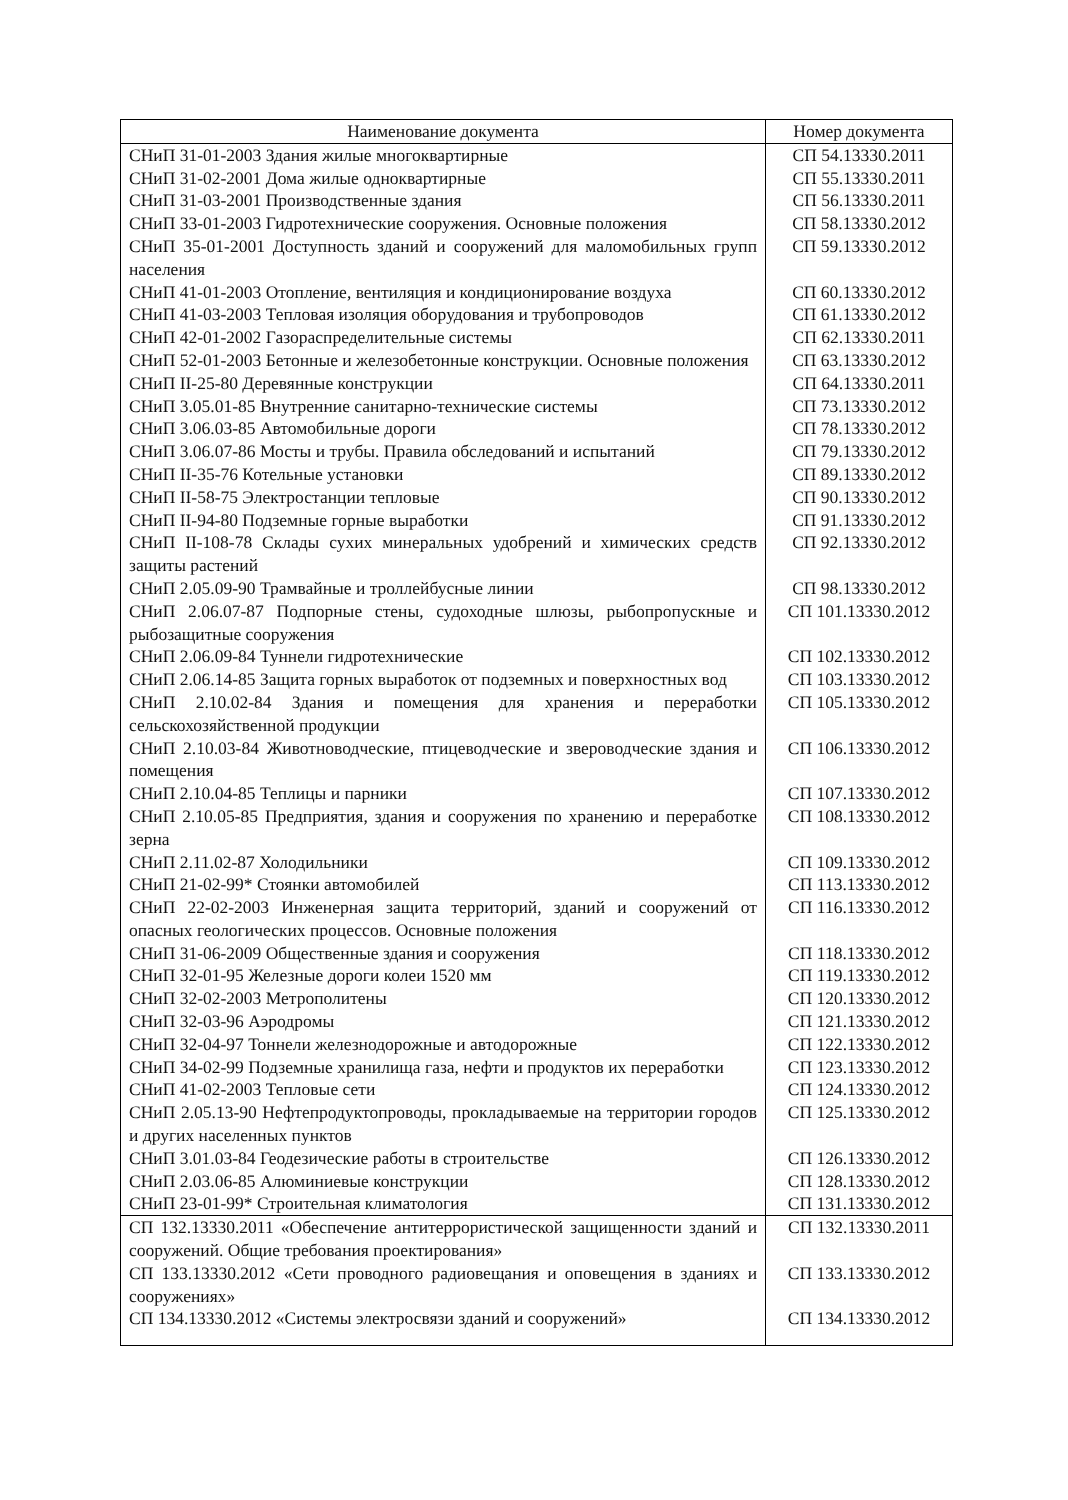| Наименование документа | Номер документа |
| --- | --- |
| СНиП 31-01-2003 Здания жилые многоквартирные | СП 54.13330.2011 |
| СНиП 31-02-2001 Дома жилые одноквартирные | СП 55.13330.2011 |
| СНиП 31-03-2001 Производственные здания | СП 56.13330.2011 |
| СНиП 33-01-2003 Гидротехнические сооружения. Основные положения | СП 58.13330.2012 |
| СНиП 35-01-2001 Доступность зданий и сооружений для маломобильных групп населения | СП 59.13330.2012 |
| СНиП 41-01-2003 Отопление, вентиляция и кондиционирование воздуха | СП 60.13330.2012 |
| СНиП 41-03-2003 Тепловая изоляция оборудования и трубопроводов | СП 61.13330.2012 |
| СНиП 42-01-2002 Газораспределительные системы | СП 62.13330.2011 |
| СНиП 52-01-2003 Бетонные и железобетонные конструкции. Основные положения | СП 63.13330.2012 |
| СНиП II-25-80 Деревянные конструкции | СП 64.13330.2011 |
| СНиП 3.05.01-85 Внутренние санитарно-технические системы | СП 73.13330.2012 |
| СНиП 3.06.03-85 Автомобильные дороги | СП 78.13330.2012 |
| СНиП 3.06.07-86 Мосты и трубы. Правила обследований и испытаний | СП 79.13330.2012 |
| СНиП II-35-76 Котельные установки | СП 89.13330.2012 |
| СНиП II-58-75 Электростанции тепловые | СП 90.13330.2012 |
| СНиП II-94-80 Подземные горные выработки | СП 91.13330.2012 |
| СНиП II-108-78 Склады сухих минеральных удобрений и химических средств защиты растений | СП 92.13330.2012 |
| СНиП 2.05.09-90 Трамвайные и троллейбусные линии | СП 98.13330.2012 |
| СНиП 2.06.07-87 Подпорные стены, судоходные шлюзы, рыбопропускные и рыбозащитные сооружения | СП 101.13330.2012 |
| СНиП 2.06.09-84 Туннели гидротехнические | СП 102.13330.2012 |
| СНиП 2.06.14-85 Защита горных выработок от подземных и поверхностных вод | СП 103.13330.2012 |
| СНиП 2.10.02-84 Здания и помещения для хранения и переработки сельскохозяйственной продукции | СП 105.13330.2012 |
| СНиП 2.10.03-84 Животноводческие, птицеводческие и звероводческие здания и помещения | СП 106.13330.2012 |
| СНиП 2.10.04-85 Теплицы и парники | СП 107.13330.2012 |
| СНиП 2.10.05-85 Предприятия, здания и сооружения по хранению и переработке зерна | СП 108.13330.2012 |
| СНиП 2.11.02-87 Холодильники | СП 109.13330.2012 |
| СНиП 21-02-99* Стоянки автомобилей | СП 113.13330.2012 |
| СНиП 22-02-2003 Инженерная защита территорий, зданий и сооружений от опасных геологических процессов. Основные положения | СП 116.13330.2012 |
| СНиП 31-06-2009 Общественные здания и сооружения | СП 118.13330.2012 |
| СНиП 32-01-95 Железные дороги колеи 1520 мм | СП 119.13330.2012 |
| СНиП 32-02-2003 Метрополитены | СП 120.13330.2012 |
| СНиП 32-03-96 Аэродромы | СП 121.13330.2012 |
| СНиП 32-04-97 Тоннели железнодорожные и автодорожные | СП 122.13330.2012 |
| СНиП 34-02-99 Подземные хранилища газа, нефти и продуктов их переработки | СП 123.13330.2012 |
| СНиП 41-02-2003 Тепловые сети | СП 124.13330.2012 |
| СНиП 2.05.13-90 Нефтепродуктопроводы, прокладываемые на территории городов и других населенных пунктов | СП 125.13330.2012 |
| СНиП 3.01.03-84 Геодезические работы в строительстве | СП 126.13330.2012 |
| СНиП 2.03.06-85 Алюминиевые конструкции | СП 128.13330.2012 |
| СНиП 23-01-99* Строительная климатология | СП 131.13330.2012 |
| СП 132.13330.2011 «Обеспечение антитеррористической защищенности зданий и сооружений. Общие требования проектирования» | СП 132.13330.2011 |
| СП 133.13330.2012 «Сети проводного радиовещания и оповещения в зданиях и сооружениях» | СП 133.13330.2012 |
| СП 134.13330.2012 «Системы электросвязи зданий и сооружений» | СП 134.13330.2012 |